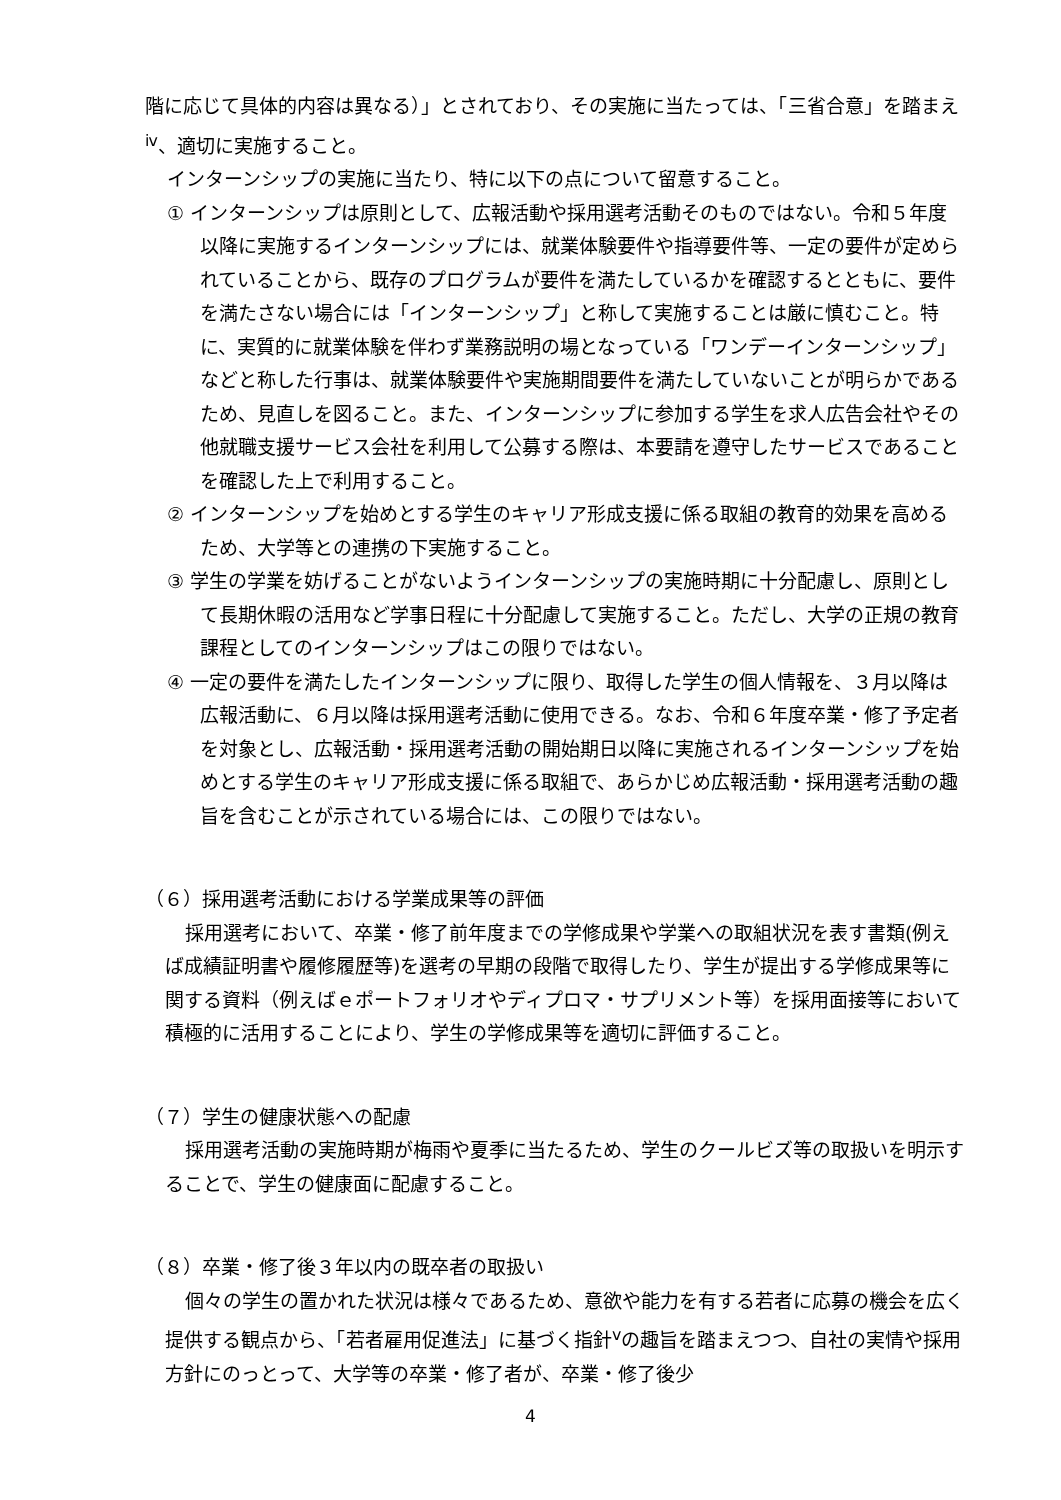階に応じて具体的内容は異なる）」とされており、その実施に当たっては、「三省合意」を踏まえ<sup>ⅳ</sup>、適切に実施すること。
インターンシップの実施に当たり、特に以下の点について留意すること。
① インターンシップは原則として、広報活動や採用選考活動そのものではない。令和５年度以降に実施するインターンシップには、就業体験要件や指導要件等、一定の要件が定められていることから、既存のプログラムが要件を満たしているかを確認するとともに、要件を満たさない場合には「インターンシップ」と称して実施することは厳に慎むこと。特に、実質的に就業体験を伴わず業務説明の場となっている「ワンデーインターンシップ」などと称した行事は、就業体験要件や実施期間要件を満たしていないことが明らかであるため、見直しを図ること。また、インターンシップに参加する学生を求人広告会社やその他就職支援サービス会社を利用して公募する際は、本要請を遵守したサービスであることを確認した上で利用すること。
② インターンシップを始めとする学生のキャリア形成支援に係る取組の教育的効果を高めるため、大学等との連携の下実施すること。
③ 学生の学業を妨げることがないようインターンシップの実施時期に十分配慮し、原則として長期休暇の活用など学事日程に十分配慮して実施すること。ただし、大学の正規の教育課程としてのインターンシップはこの限りではない。
④ 一定の要件を満たしたインターンシップに限り、取得した学生の個人情報を、３月以降は広報活動に、６月以降は採用選考活動に使用できる。なお、令和６年度卒業・修了予定者を対象とし、広報活動・採用選考活動の開始期日以降に実施されるインターンシップを始めとする学生のキャリア形成支援に係る取組で、あらかじめ広報活動・採用選考活動の趣旨を含むことが示されている場合には、この限りではない。
（６）採用選考活動における学業成果等の評価
採用選考において、卒業・修了前年度までの学修成果や学業への取組状況を表す書類(例えば成績証明書や履修履歴等)を選考の早期の段階で取得したり、学生が提出する学修成果等に関する資料（例えばｅポートフォリオやディプロマ・サプリメント等）を採用面接等において積極的に活用することにより、学生の学修成果等を適切に評価すること。
（７）学生の健康状態への配慮
採用選考活動の実施時期が梅雨や夏季に当たるため、学生のクールビズ等の取扱いを明示することで、学生の健康面に配慮すること。
（８）卒業・修了後３年以内の既卒者の取扱い
個々の学生の置かれた状況は様々であるため、意欲や能力を有する若者に応募の機会を広く提供する観点から、「若者雇用促進法」に基づく指針<sup>ⅴ</sup>の趣旨を踏まえつつ、自社の実情や採用方針にのっとって、大学等の卒業・修了者が、卒業・修了後少
4